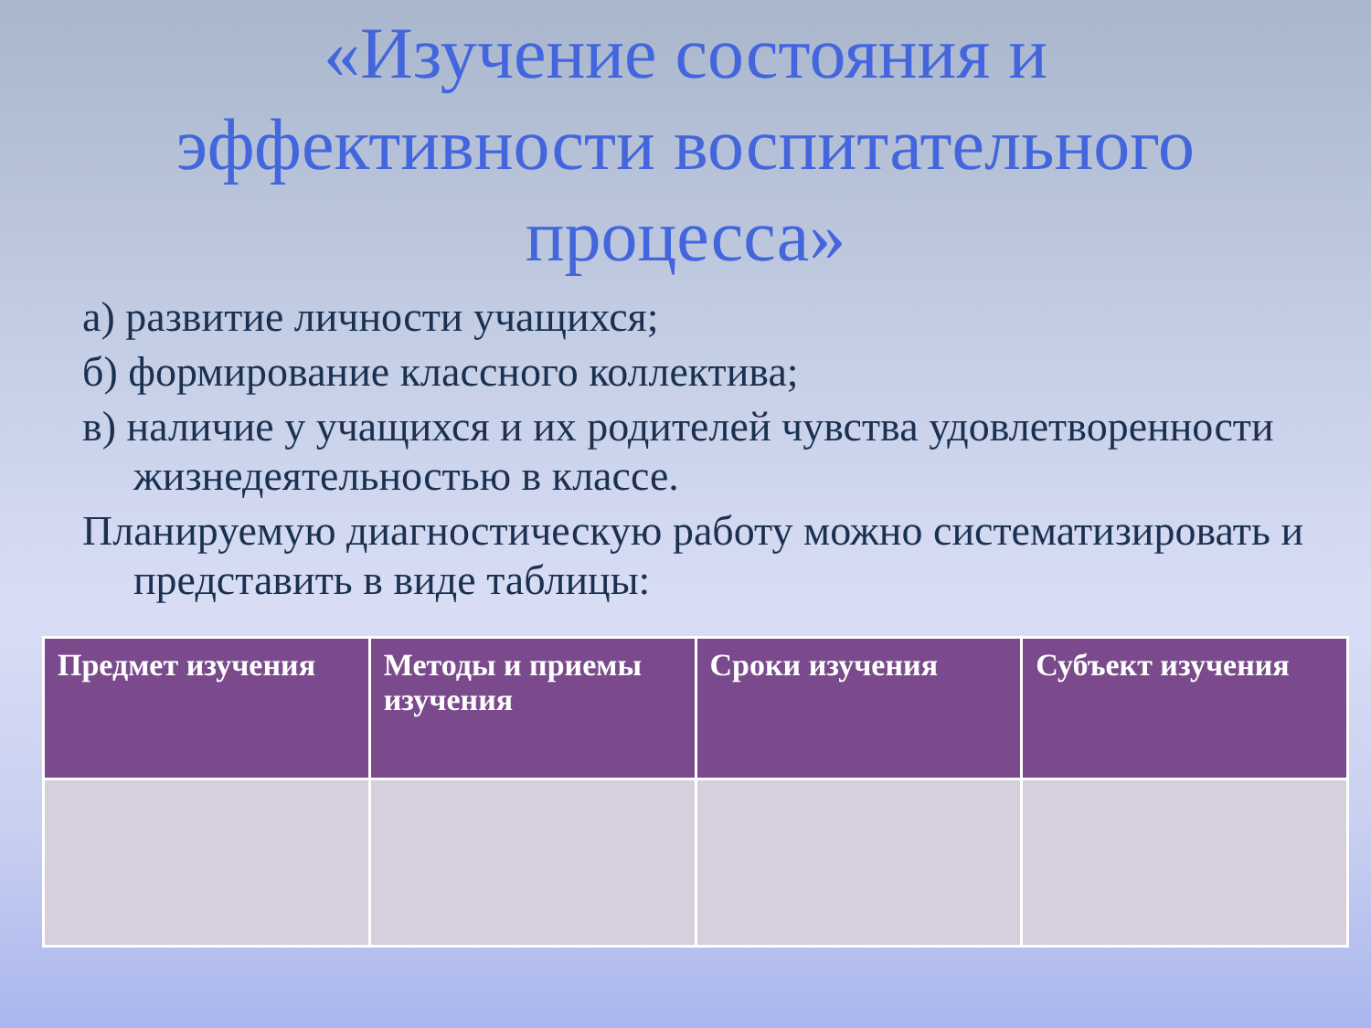«Изучение состояния и
эффективности воспитательного
процесса»
а) развитие личности учащихся;
б) формирование классного коллектива;
в) наличие у учащихся и их родителей чувства удовлетворенности жизнедеятельностью в классе.
Планируемую диагностическую работу можно систематизировать и представить в виде таблицы:
| Предмет изучения | Методы и приемы изучения | Сроки изучения | Субъект изучения |
| --- | --- | --- | --- |